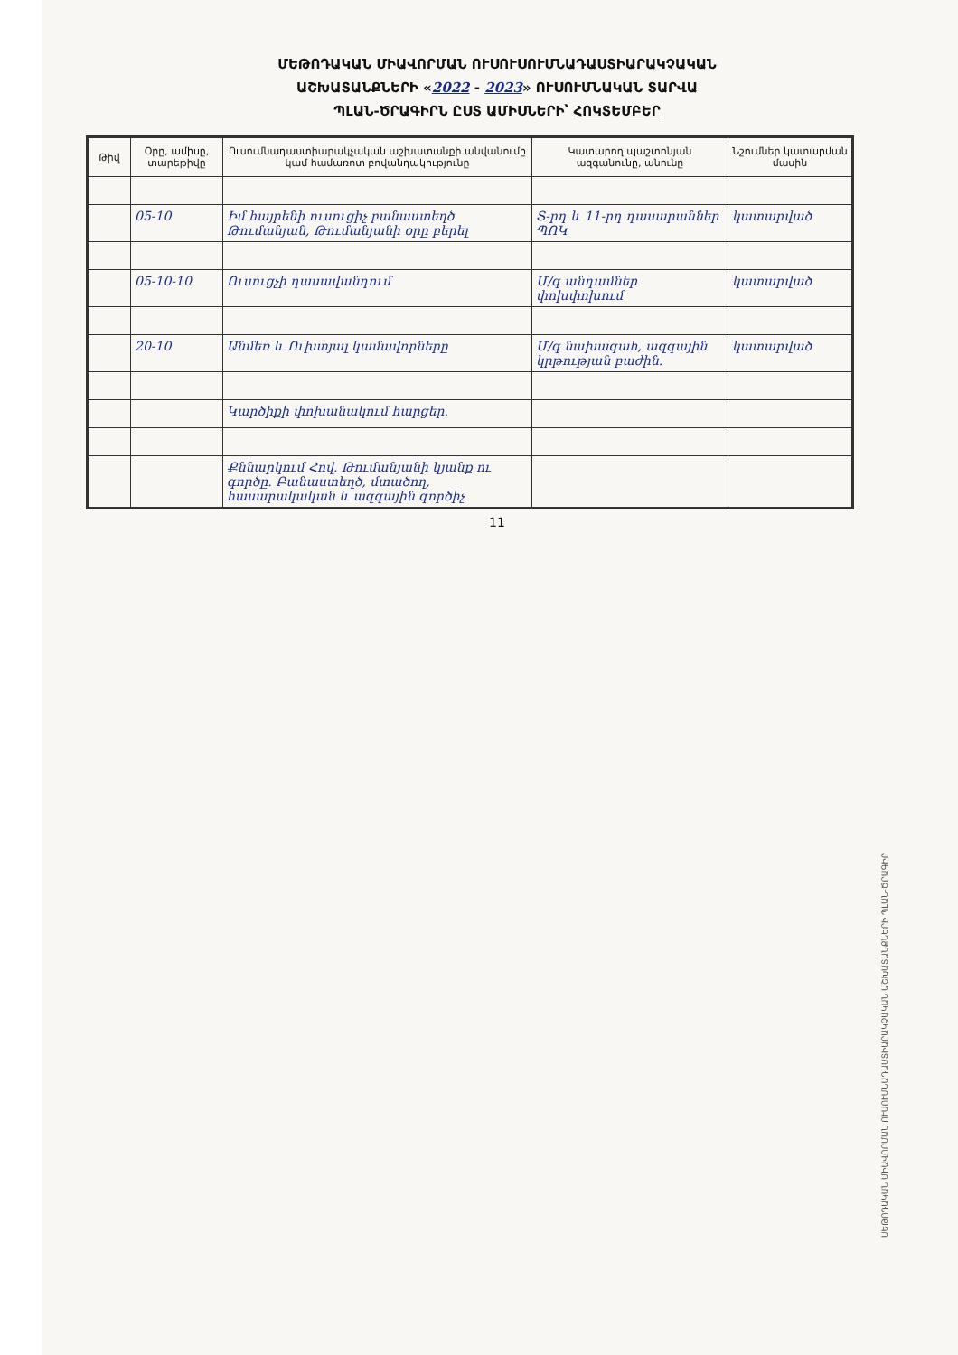ՄԵԹՈԴԱԿԱՆ ՄԻԱՎՈՐՄԱՆ ՈՒՍՈՒՍՈՒՄՆԱԴԱՍՏԻԱՐԱԿՉԱԿԱՆ
ԱՇԽԱՏԱՆՔՆԵՐԻ «2022 - 2023» ՈՒՍՈՒՄՆԱԿԱՆ ՏԱՐՎԱ
ՊԼԱՆ-ԾՐԱԳԻՐՆ ԸՍՏ ԱՄԻՍՆԵՐԻ՝ ՀՈԿՏԵՄԲԵՐ
| Թիվ | Օրը, ամիսը, տարեթիվը | Ուսումնադաստիարակչական աշխատանքի անվանումը կամ համառոտ բովանդակությունը | Կատարող պաշտոնյան ազգանունը, անունը | Նշումներ կատարման մասին |
| --- | --- | --- | --- | --- |
| | 05-10 | Իմ հայրենի ուսուցիչ բանաստեղծ Թումանյան, Թումանյանի օրը բերել | Տ-րդ և 11-րդ դասարաններ ՊՈԿ | կատարված |
| | 05-10-10 | Ուսուցչի դասավանդում | Մ/գ անդամներ փոխփոխում | կատարված |
| | 20-10 | Անմեռ և Ուխտյալ կամավորները | Մ/գ նախագահ, ազգային կրթության բաժին. | կատարված |
| | | Կարծիքի փոխանակում հարցեր. | | |
| | | Քննարկում Հով. Թումանյանի կյանք ու գործը. Բանաստեղծ, մտածող, հասարակական և ազգային գործիչ | | |
11
ՍԵԹՈԴԱԿԱՆ ՄԻԱՎՈՐՄԱՆ ՈՒՍՈՒՄՆԱԴԱՍՏԻԱՐԱԿՉԱԿԱՆ ԱՇԽԱՏԱՆՔՆԵՐԻ ՊԼԱՆ-ԾՐԱԳԻՐ